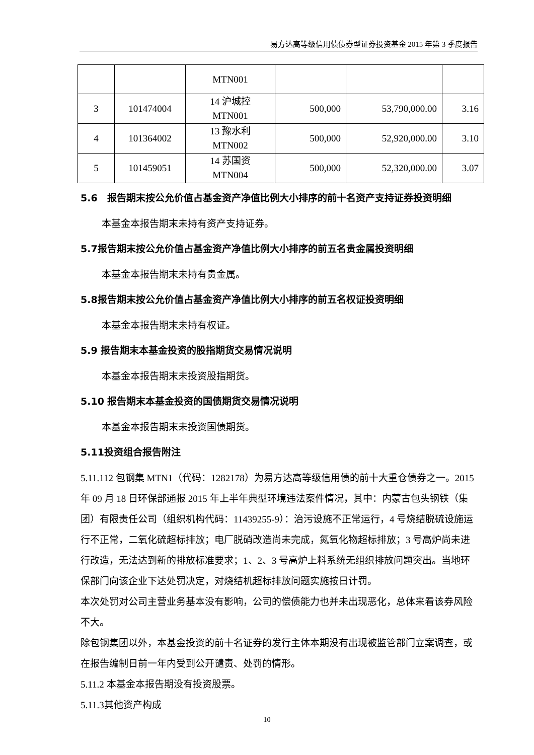易方达高等级信用债债券型证券投资基金 2015 年第 3 季度报告
| | | MTN001 | | | |
| 3 | 101474004 | 14 沪城控 MTN001 | 500,000 | 53,790,000.00 | 3.16 |
| 4 | 101364002 | 13 豫水利 MTN002 | 500,000 | 52,920,000.00 | 3.10 |
| 5 | 101459051 | 14 苏国资 MTN004 | 500,000 | 52,320,000.00 | 3.07 |
5.6　报告期末按公允价值占基金资产净值比例大小排序的前十名资产支持证券投资明细
本基金本报告期末未持有资产支持证券。
5.7报告期末按公允价值占基金资产净值比例大小排序的前五名贵金属投资明细
本基金本报告期末未持有贵金属。
5.8报告期末按公允价值占基金资产净值比例大小排序的前五名权证投资明细
本基金本报告期末未持有权证。
5.9 报告期末本基金投资的股指期货交易情况说明
本基金本报告期末未投资股指期货。
5.10 报告期末本基金投资的国债期货交易情况说明
本基金本报告期末未投资国债期货。
5.11投资组合报告附注
5.11.112 包钢集 MTN1（代码：1282178）为易方达高等级信用债的前十大重仓债券之一。2015 年 09 月 18 日环保部通报 2015 年上半年典型环境违法案件情况，其中：内蒙古包头钢铁（集团）有限责任公司（组织机构代码：11439255-9）：治污设施不正常运行，4 号烧结脱硫设施运行不正常，二氧化硫超标排放；电厂脱硝改造尚未完成，氮氧化物超标排放；3 号高炉尚未进行改造，无法达到新的排放标准要求；1、2、3 号高炉上料系统无组织排放问题突出。当地环保部门向该企业下达处罚决定，对烧结机超标排放问题实施按日计罚。
本次处罚对公司主营业务基本没有影响，公司的偿债能力也并未出现恶化，总体来看该券风险不大。
除包钢集团以外，本基金投资的前十名证券的发行主体本期没有出现被监管部门立案调查，或在报告编制日前一年内受到公开谴责、处罚的情形。
5.11.2 本基金本报告期没有投资股票。
5.11.3其他资产构成
10